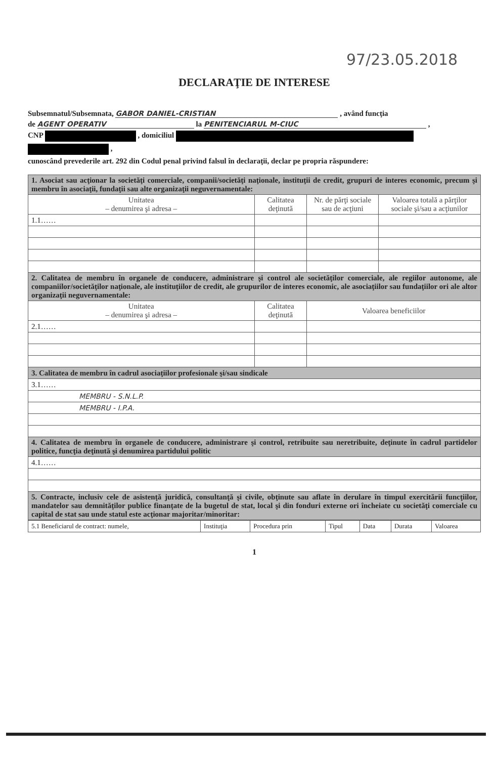97/23.05.2018
DECLARAŢIE DE INTERESE
Subsemnatul/Subsemnata, GABOR DANIEL-CRISTIAN , având funcţia
de AGENT OPERATIV la PENITENCIARUL M-CIUC ,
CNP , domiciliul
,
cunoscând prevederile art. 292 din Codul penal privind falsul în declaraţii, declar pe propria răspundere:
| 1. Asociat sau acţionar la societăţi comerciale, companii/societăţi naţionale, instituţii de credit, grupuri de interes economic, precum şi membru în asociaţii, fundaţii sau alte organizaţii neguvernamentale: | | | |
| Unitatea – denumirea şi adresa – | Calitatea deţinută | Nr. de părţi sociale sau de acţiuni | Valoarea totală a părţilor sociale şi/sau a acţiunilor |
| 1.1…… | | | |
| 2. Calitatea de membru în organele de conducere, administrare şi control ale societăţilor comerciale, ale regiilor autonome, ale companiilor/societăţilor naţionale, ale instituţiilor de credit, ale grupurilor de interes economic, ale asociaţiilor sau fundaţiilor ori ale altor organizaţii neguvernamentale: | | | |
| Unitatea – denumirea şi adresa – | Calitatea deţinută | Valoarea beneficiilor | |
| 2.1…… | | | |
| 3. Calitatea de membru în cadrul asociaţiilor profesionale şi/sau sindicale | | | |
| 3.1…… | | | |
| MEMBRU - S.N.L.P. | | | |
| MEMBRU - I.P.A. | | | |
| 4. Calitatea de membru în organele de conducere, administrare şi control, retribuite sau neretribuite, deţinute în cadrul partidelor politice, funcţia deţinută şi denumirea partidului politic | | | |
| 4.1…… | | | |
| 5. Contracte, inclusiv cele de asistenţă juridică, consultanţă şi civile, obţinute sau aflate în derulare în timpul exercitării funcţiilor, mandatelor sau demnităţilor publice finanţate de la bugetul de stat, local şi din fonduri externe ori încheiate cu societăţi comerciale cu capital de stat sau unde statul este acţionar majoritar/minoritar: | | | |
| 5.1 Beneficiarul de contract: numele, | Instituţia | Procedura prin | Tipul | Data | Durata | Valoarea |
1